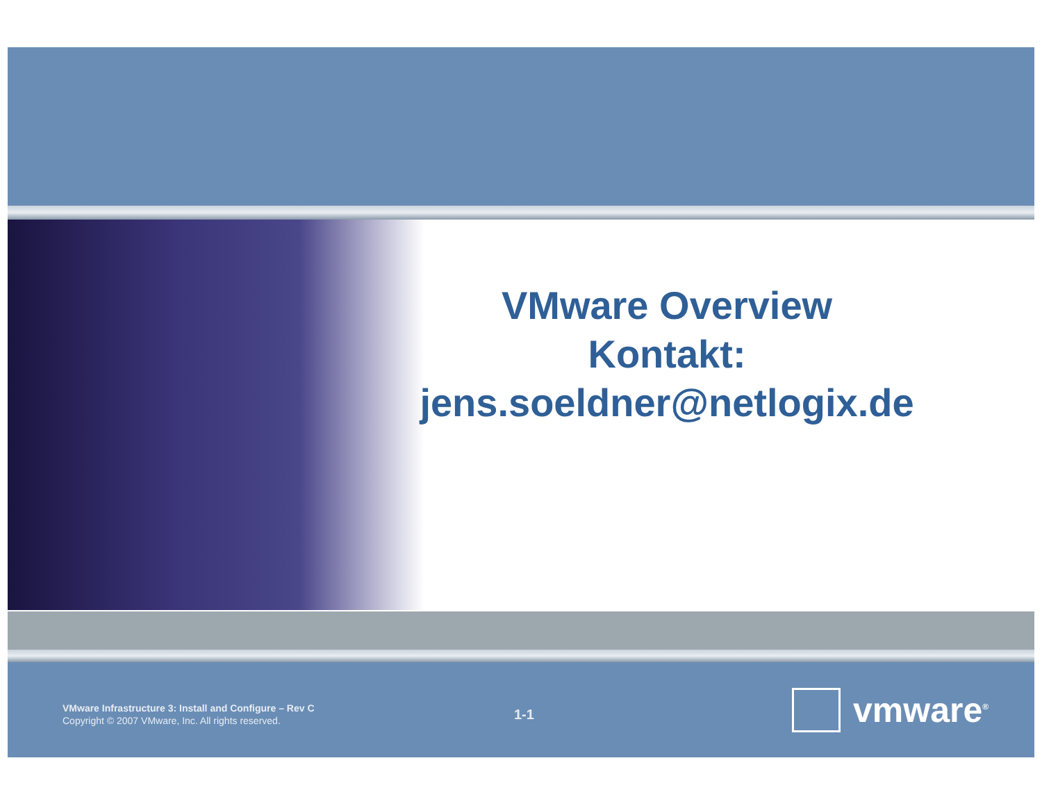VMware Overview
Kontakt:
jens.soeldner@netlogix.de
VMware Infrastructure 3: Install and Configure – Rev C
Copyright © 2007 VMware, Inc. All rights reserved.
1-1 vmware<sup>®</sup>